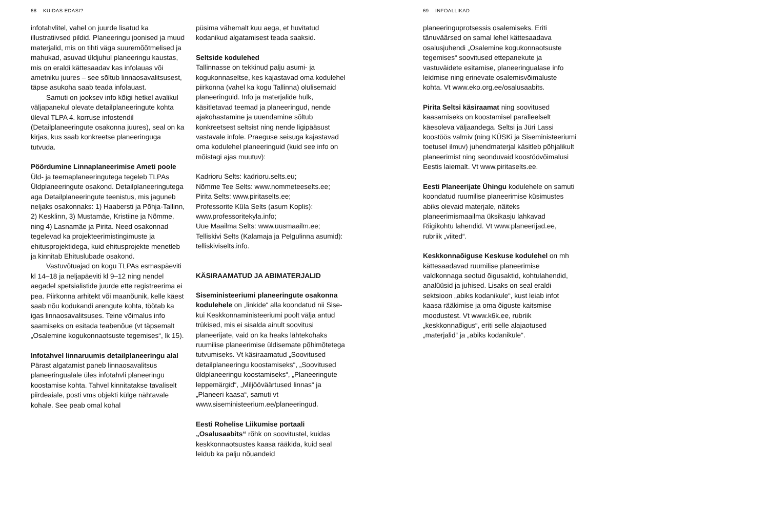68 KUIDAS EDASI?
infotahvlitel, vahel on juurde lisatud ka illustratiivsed pildid. Planeeringu joonised ja muud materjalid, mis on tihti väga suuremõõtmelised ja mahukad, asuvad üldjuhul planeeringu kaustas, mis on eraldi kättesaadav kas infolauas või ametniku juures – see sõltub linnaosavalitsusest, täpse asukoha saab teada infolauast.
Samuti on jooksev info kõigi hetkel avalikul väljapanekul olevate detailplaneeringute kohta üleval TLPA 4. korruse infostendil (Detailplaneeringute osakonna juures), seal on ka kirjas, kus saab konkreetse planeeringuga tutvuda.
Pöördumine Linnaplaneerimise Ameti poole
Üld- ja teemaplaneeringutega tegeleb TLPAs Üldplaneeringute osakond. Detailplaneeringutega aga Detailplaneeringute teenistus, mis jaguneb neljaks osakonnaks: 1) Haabersti ja Põhja-Tallinn, 2) Kesklinn, 3) Mustamäe, Kristiine ja Nõmme, ning 4) Lasnamäe ja Pirita. Need osakonnad tegelevad ka projekteerimistingimuste ja ehitusprojektidega, kuid ehitusprojekte menetleb ja kinnitab Ehituslubade osakond.
Vastuvõtuajad on kogu TLPAs esmaspäeviti kl 14–18 ja neljapäeviti kl 9–12 ning nendel aegadel spetsialistide juurde ette registreerima ei pea. Piirkonna arhitekt või maanõunik, kelle käest saab nõu kodukandi arengute kohta, töötab ka igas linnaosavalitsuses. Teine võimalus info saamiseks on esitada teabenõue (vt täpsemalt „Osalemine kogukonnaotsuste tegemises“, lk 15).
Infotahvel linnaruumis detailplaneeringu alal
Pärast algatamist paneb linnaosavalitsus planeeringualale üles infotahvli planeeringu koostamise kohta. Tahvel kinnitatakse tavaliselt piirdeaiale, posti vms objekti külge nähtavale kohale. See peab omal kohal
püsima vähemalt kuu aega, et huvitatud kodanikud algatamisest teada saaksid.
Seltside kodulehed
Tallinnasse on tekkinud palju asumi- ja kogukonnaseltse, kes kajastavad oma kodulehel piirkonna (vahel ka kogu Tallinna) olulisemaid planeeringuid. Info ja materjalide hulk, käsitletavad teemad ja planeeringud, nende ajakohastamine ja uuendamine sõltub konkreetsest seltsist ning nende ligipääsust vastavale infole. Praeguse seisuga kajastavad oma kodulehel planeeringuid (kuid see info on mõistagi ajas muutuv):
Kadrioru Selts: kadrioru.selts.eu;
Nõmme Tee Selts: www.nommeteeselts.ee;
Pirita Selts: www.piritaselts.ee;
Professorite Küla Selts (asum Koplis): www.professoritekyla.info;
Uue Maailma Selts: www.uusmaailm.ee;
Telliskivi Selts (Kalamaja ja Pelgulinna asumid): telliskiviselts.info.
KÄSIRAAMATUD JA ABIMATERJALID
Siseministeeriumi planeeringute osakonna kodulehele on „linkide“ alla koondatud nii Sise- kui Keskkonnaministeeriumi poolt välja antud trükised, mis ei sisalda ainult soovitusi planeerijate, vaid on ka heaks lähtekohaks ruumilise planeerimise üldisemate põhimõtetega tutvumiseks. Vt käsiraamatud „Soovitused detailplaneeringu koostamiseks“, „Soovitused üldplaneeringu koostamiseks“, „Planeeringute leppemärgid“, „Miljööväärtused linnas“ ja „Planeeri kaasa“, samuti vt www.siseministeerium.ee/planeeringud.
Eesti Rohelise Liikumise portaali „Osalusaabits“ rõhk on soovitustel, kuidas keskkonnaotsustes kaasa rääkida, kuid seal leidub ka palju nõuandeid
69 INFOALLIKAD
planeeringuprotsessis osalemiseks. Eriti tänuväärsed on samal lehel kättesaadava osalusjuhendi „Osalemine kogukonnaotsuste tegemises“ soovitused ettepanekute ja vastuväidete esitamise, planeeringualase info leidmise ning erinevate osalemisvõimaluste kohta. Vt www.eko.org.ee/osalusaabits.
Pirita Seltsi käsiraamat ning soovitused kaasamiseks on koostamisel paralleelselt käesoleva väljaandega. Seltsi ja Jüri Lassi koostöös valmiv (ning KÜSKi ja Siseministeeriumi toetusel ilmuv) juhendmaterjal käsitleb põhjalikult planeerimist ning seonduvaid koostöövõimalusi Eestis laiemalt. Vt www.piritaselts.ee.
Eesti Planeerijate Ühingu kodulehele on samuti koondatud ruumilise planeerimise küsimustes abiks olevaid materjale, näiteks planeerimismaailma üksikasju lahkavad Riigikohtu lahendid. Vt www.planeerijad.ee, rubriik „viited“.
Keskkonnaõiguse Keskuse kodulehel on mh kättesaadavad ruumilise planeerimise valdkonnaga seotud õigusaktid, kohtulahendid, analüüsid ja juhised. Lisaks on seal eraldi sektsioon „abiks kodanikule“, kust leiab infot kaasa rääkimise ja oma õiguste kaitsmise moodustest. Vt www.k6k.ee, rubriik „keskkonnaõigus“, eriti selle alajaotused „materjalid“ ja „abiks kodanikule“.